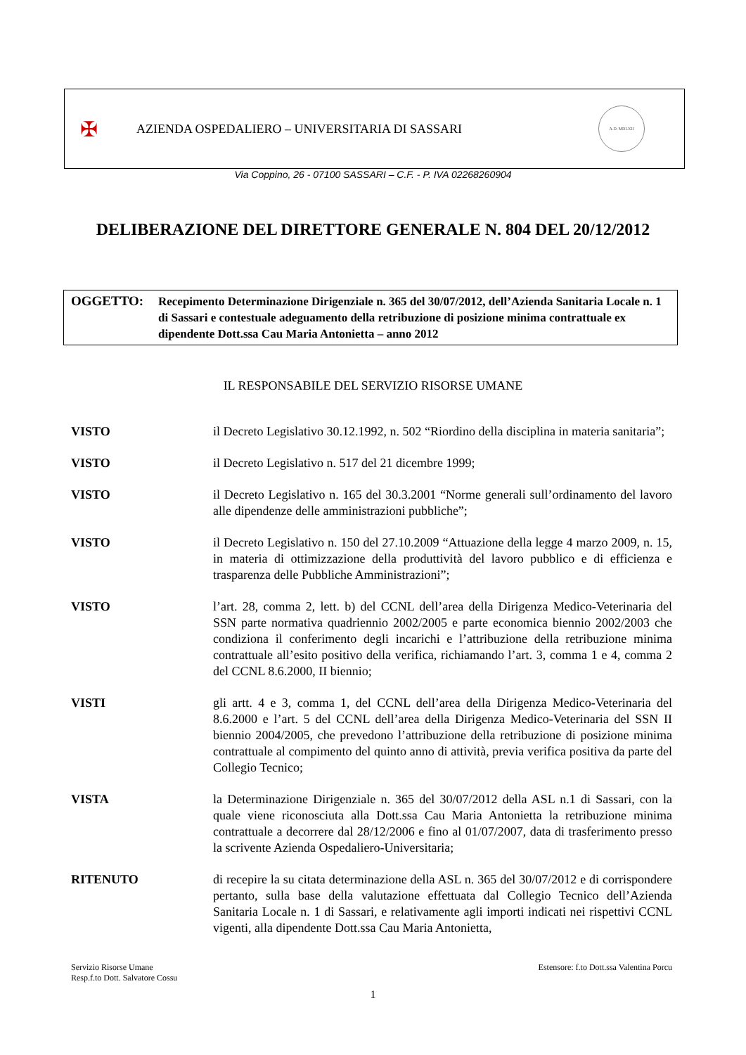✠
AZIENDA OSPEDALIERO – UNIVERSITARIA DI SASSARI
A.D. MDLXII
Via Coppino, 26 - 07100 SASSARI – C.F. - P. IVA 02268260904
DELIBERAZIONE DEL DIRETTORE GENERALE N. 804 DEL 20/12/2012
OGGETTO:
Recepimento Determinazione Dirigenziale n. 365 del 30/07/2012, dell’Azienda Sanitaria Locale n. 1 di Sassari e contestuale adeguamento della retribuzione di posizione minima contrattuale ex dipendente Dott.ssa Cau Maria Antonietta – anno 2012
IL RESPONSABILE DEL SERVIZIO RISORSE UMANE
VISTO il Decreto Legislativo 30.12.1992, n. 502 “Riordino della disciplina in materia sanitaria”;
VISTO il Decreto Legislativo n. 517 del 21 dicembre 1999;
VISTO il Decreto Legislativo n. 165 del 30.3.2001 “Norme generali sull’ordinamento del lavoro alle dipendenze delle amministrazioni pubbliche”;
VISTO il Decreto Legislativo n. 150 del 27.10.2009 “Attuazione della legge 4 marzo 2009, n. 15, in materia di ottimizzazione della produttività del lavoro pubblico e di efficienza e trasparenza delle Pubbliche Amministrazioni”;
VISTO l’art. 28, comma 2, lett. b) del CCNL dell’area della Dirigenza Medico-Veterinaria del SSN parte normativa quadriennio 2002/2005 e parte economica biennio 2002/2003 che condiziona il conferimento degli incarichi e l’attribuzione della retribuzione minima contrattuale all’esito positivo della verifica, richiamando l’art. 3, comma 1 e 4, comma 2 del CCNL 8.6.2000, II biennio;
VISTI gli artt. 4 e 3, comma 1, del CCNL dell’area della Dirigenza Medico-Veterinaria del 8.6.2000 e l’art. 5 del CCNL dell’area della Dirigenza Medico-Veterinaria del SSN II biennio 2004/2005, che prevedono l’attribuzione della retribuzione di posizione minima contrattuale al compimento del quinto anno di attività, previa verifica positiva da parte del Collegio Tecnico;
VISTA la Determinazione Dirigenziale n. 365 del 30/07/2012 della ASL n.1 di Sassari, con la quale viene riconosciuta alla Dott.ssa Cau Maria Antonietta la retribuzione minima contrattuale a decorrere dal 28/12/2006 e fino al 01/07/2007, data di trasferimento presso la scrivente Azienda Ospedaliero-Universitaria;
RITENUTO di recepire la su citata determinazione della ASL n. 365 del 30/07/2012 e di corrispondere pertanto, sulla base della valutazione effettuata dal Collegio Tecnico dell’Azienda Sanitaria Locale n. 1 di Sassari, e relativamente agli importi indicati nei rispettivi CCNL vigenti, alla dipendente Dott.ssa Cau Maria Antonietta,
Servizio Risorse Umane
Resp.f.to Dott. Salvatore Cossu
Estensore: f.to Dott.ssa Valentina Porcu
1